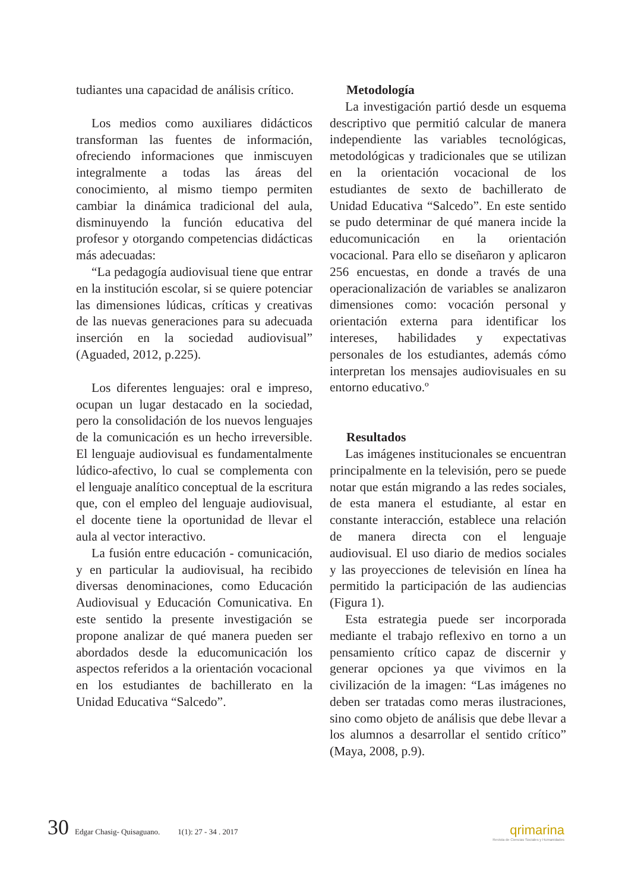tudiantes una capacidad de análisis crítico.
Los medios como auxiliares didácticos transforman las fuentes de información, ofreciendo informaciones que inmiscuyen integralmente a todas las áreas del conocimiento, al mismo tiempo permiten cambiar la dinámica tradicional del aula, disminuyendo la función educativa del profesor y otorgando competencias didácticas más adecuadas:
“La pedagogía audiovisual tiene que entrar en la institución escolar, si se quiere potenciar las dimensiones lúdicas, críticas y creativas de las nuevas generaciones para su adecuada inserción en la sociedad audiovisual” (Aguaded, 2012, p.225).
Los diferentes lenguajes: oral e impreso, ocupan un lugar destacado en la sociedad, pero la consolidación de los nuevos lenguajes de la comunicación es un hecho irreversible. El lenguaje audiovisual es fundamentalmente lúdico-afectivo, lo cual se complementa con el lenguaje analítico conceptual de la escritura que, con el empleo del lenguaje audiovisual, el docente tiene la oportunidad de llevar el aula al vector interactivo.
La fusión entre educación - comunicación, y en particular la audiovisual, ha recibido diversas denominaciones, como Educación Audiovisual y Educación Comunicativa. En este sentido la presente investigación se propone analizar de qué manera pueden ser abordados desde la educomunicación los aspectos referidos a la orientación vocacional en los estudiantes de bachillerato en la Unidad Educativa “Salcedo”.
Metodología
La investigación partió desde un esquema descriptivo que permitió calcular de manera independiente las variables tecnológicas, metodológicas y tradicionales que se utilizan en la orientación vocacional de los estudiantes de sexto de bachillerato de Unidad Educativa “Salcedo”. En este sentido se pudo determinar de qué manera incide la educomunicación en la orientación vocacional. Para ello se diseñaron y aplicaron 256 encuestas, en donde a través de una operacionalización de variables se analizaron dimensiones como: vocación personal y orientación externa para identificar los intereses, habilidades y expectativas personales de los estudiantes, además cómo interpretan los mensajes audiovisuales en su entorno educativo.º
Resultados
Las imágenes institucionales se encuentran principalmente en la televisión, pero se puede notar que están migrando a las redes sociales, de esta manera el estudiante, al estar en constante interacción, establece una relación de manera directa con el lenguaje audiovisual. El uso diario de medios sociales y las proyecciones de televisión en línea ha permitido la participación de las audiencias (Figura 1).
Esta estrategia puede ser incorporada mediante el trabajo reflexivo en torno a un pensamiento crítico capaz de discernir y generar opciones ya que vivimos en la civilización de la imagen: “Las imágenes no deben ser tratadas como meras ilustraciones, sino como objeto de análisis que debe llevar a los alumnos a desarrollar el sentido crítico” (Maya, 2008, p.9).
30 Edgar Chasig- Quisaguano. 1(1): 27 - 34 . 2017
qrimarina
Revista de Ciencias Sociales y Humanidades